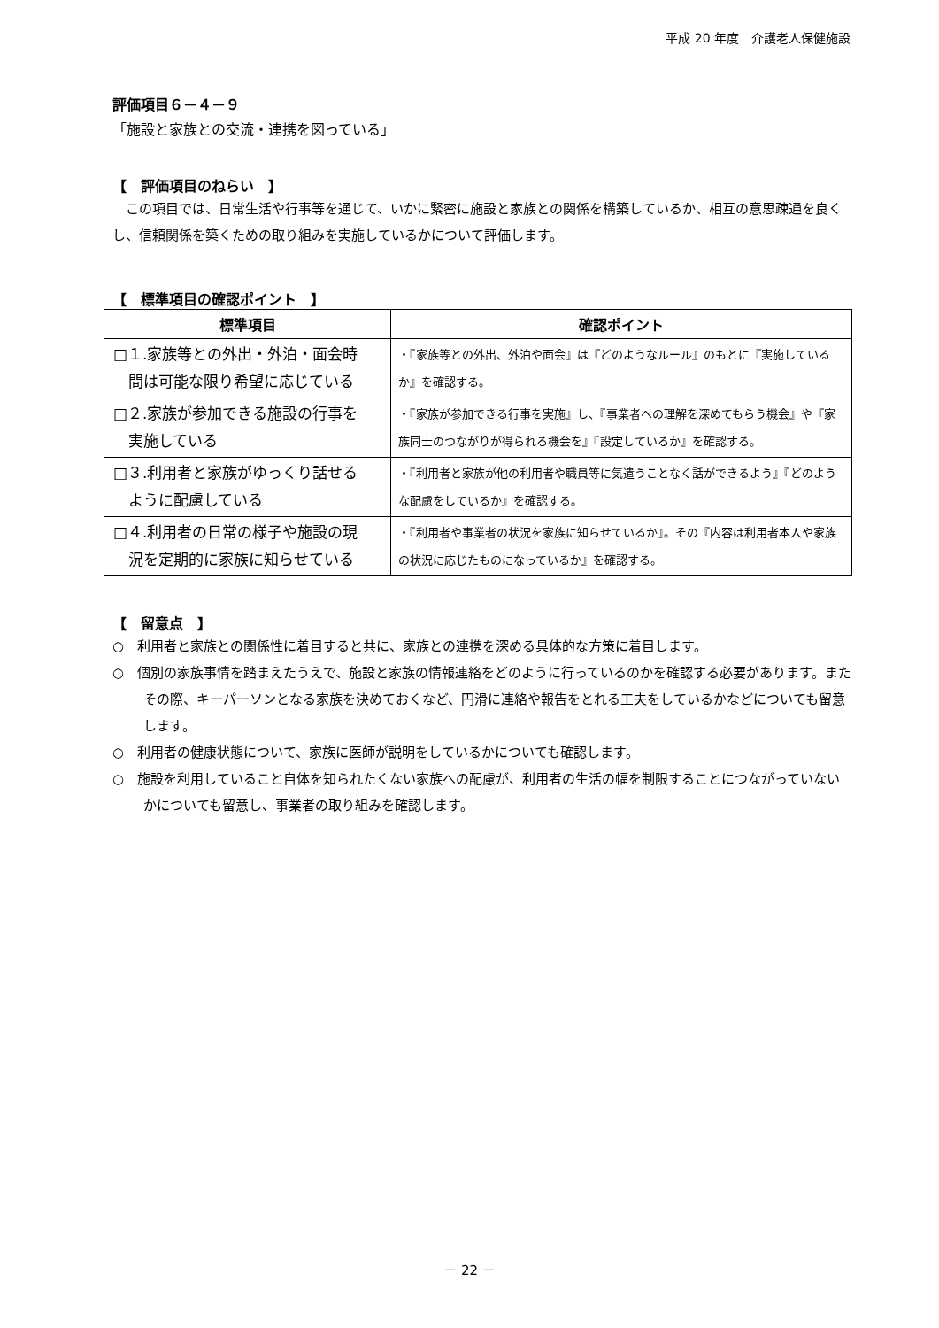平成 20 年度　介護老人保健施設
評価項目６－４－９
「施設と家族との交流・連携を図っている」
【　評価項目のねらい　】
　この項目では、日常生活や行事等を通じて、いかに緊密に施設と家族との関係を構築しているか、相互の意思疎通を良くし、信頼関係を築くための取り組みを実施しているかについて評価します。
【　標準項目の確認ポイント　】
| 標準項目 | 確認ポイント |
| --- | --- |
| □１.家族等との外出・外泊・面会時 間は可能な限り希望に応じている | ・『家族等との外出、外泊や面会』は『どのようなルール』のもとに『実施しているか』を確認する。 |
| □２.家族が参加できる施設の行事を 実施している | ・『家族が参加できる行事を実施』し、『事業者への理解を深めてもらう機会』や『家族同士のつながりが得られる機会を』『設定しているか』を確認する。 |
| □３.利用者と家族がゆっくり話せる ように配慮している | ・『利用者と家族が他の利用者や職員等に気遣うことなく話ができるよう』『どのような配慮をしているか』を確認する。 |
| □４.利用者の日常の様子や施設の現 況を定期的に家族に知らせている | ・『利用者や事業者の状況を家族に知らせているか』。その『内容は利用者本人や家族の状況に応じたものになっているか』を確認する。 |
【　留意点　】
○　利用者と家族との関係性に着目すると共に、家族との連携を深める具体的な方策に着目します。
○　個別の家族事情を踏まえたうえで、施設と家族の情報連絡をどのように行っているのかを確認する必要があります。またその際、キーパーソンとなる家族を決めておくなど、円滑に連絡や報告をとれる工夫をしているかなどについても留意します。
○　利用者の健康状態について、家族に医師が説明をしているかについても確認します。
○　施設を利用していること自体を知られたくない家族への配慮が、利用者の生活の幅を制限することにつながっていないかについても留意し、事業者の取り組みを確認します。
－ 22 －